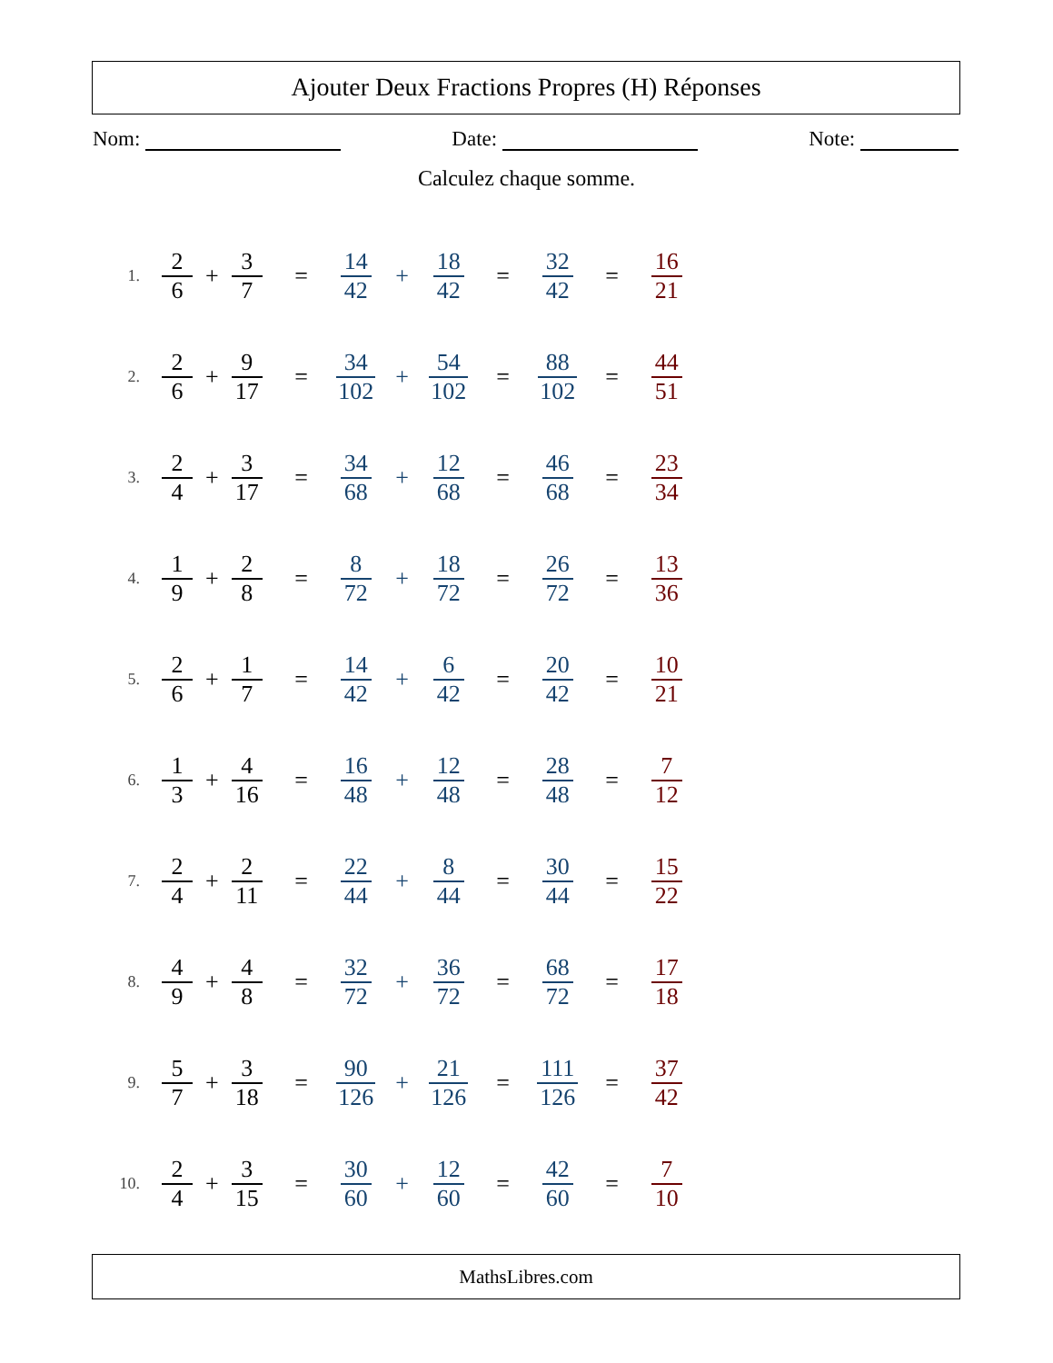Ajouter Deux Fractions Propres (H) Réponses
Nom: Date: Note:
Calculez chaque somme.
1. 2 6 + 3 7 = 14 42 + 18 42 = 32 42 = 16 21
2. 2 6 + 9 17 = 34 102 + 54 102 = 88 102 = 44 51
3. 2 4 + 3 17 = 34 68 + 12 68 = 46 68 = 23 34
4. 1 9 + 2 8 = 8 72 + 18 72 = 26 72 = 13 36
5. 2 6 + 1 7 = 14 42 + 6 42 = 20 42 = 10 21
6. 1 3 + 4 16 = 16 48 + 12 48 = 28 48 = 7 12
7. 2 4 + 2 11 = 22 44 + 8 44 = 30 44 = 15 22
8. 4 9 + 4 8 = 32 72 + 36 72 = 68 72 = 17 18
9. 5 7 + 3 18 = 90 126 + 21 126 = 111 126 = 37 42
10. 2 4 + 3 15 = 30 60 + 12 60 = 42 60 = 7 10
MathsLibres.com